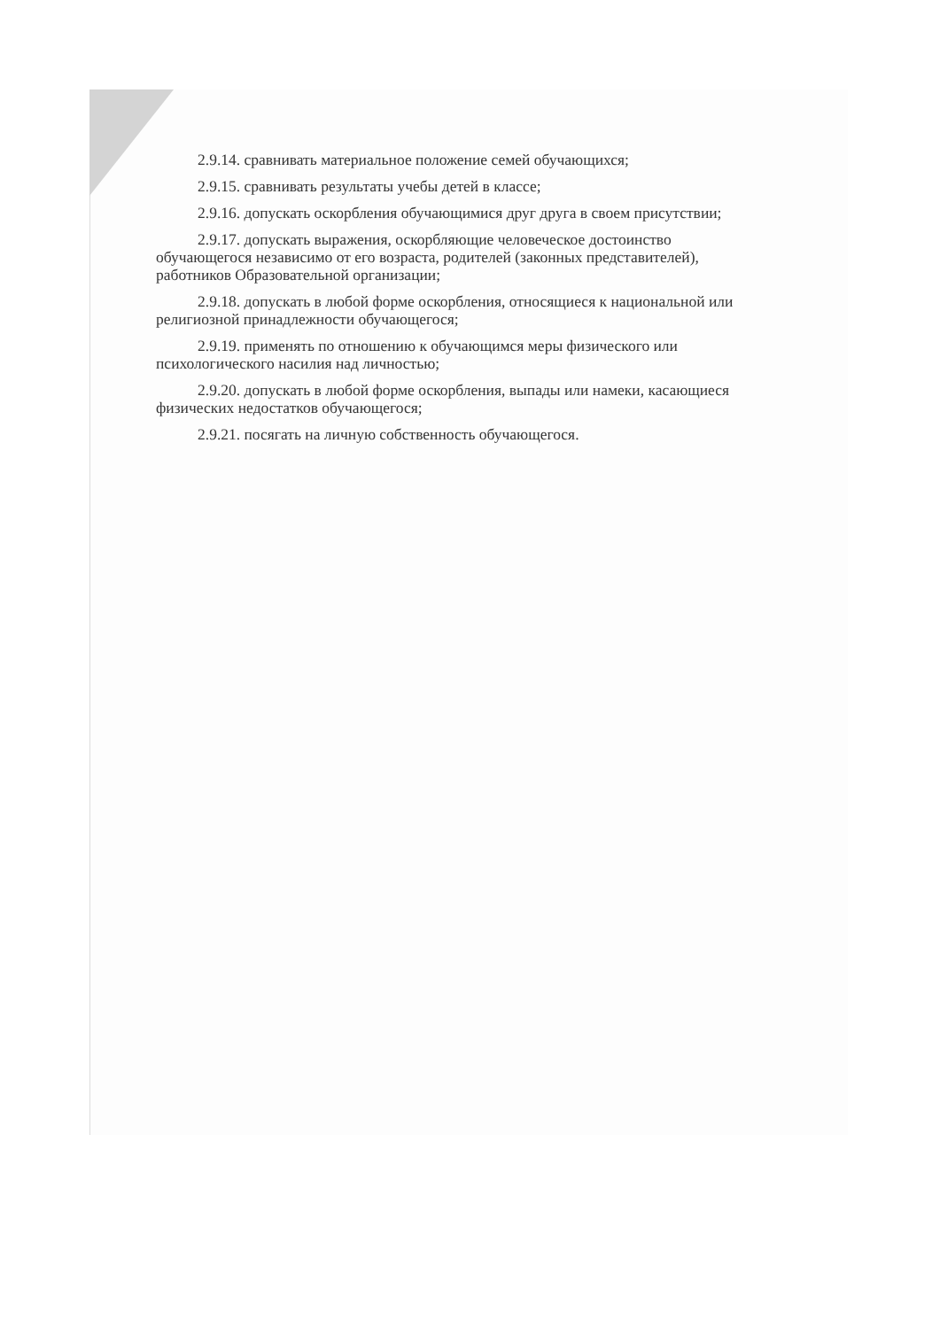2.9.14. сравнивать материальное положение семей обучающихся;
2.9.15. сравнивать результаты учебы детей в классе;
2.9.16. допускать оскорбления обучающимися друг друга в своем присутствии;
2.9.17. допускать выражения, оскорбляющие человеческое достоинство обучающегося независимо от его возраста, родителей (законных представителей), работников Образовательной организации;
2.9.18. допускать в любой форме оскорбления, относящиеся к национальной или религиозной принадлежности обучающегося;
2.9.19. применять по отношению к обучающимся меры физического или психологического насилия над личностью;
2.9.20. допускать в любой форме оскорбления, выпады или намеки, касающиеся физических недостатков обучающегося;
2.9.21. посягать на личную собственность обучающегося.